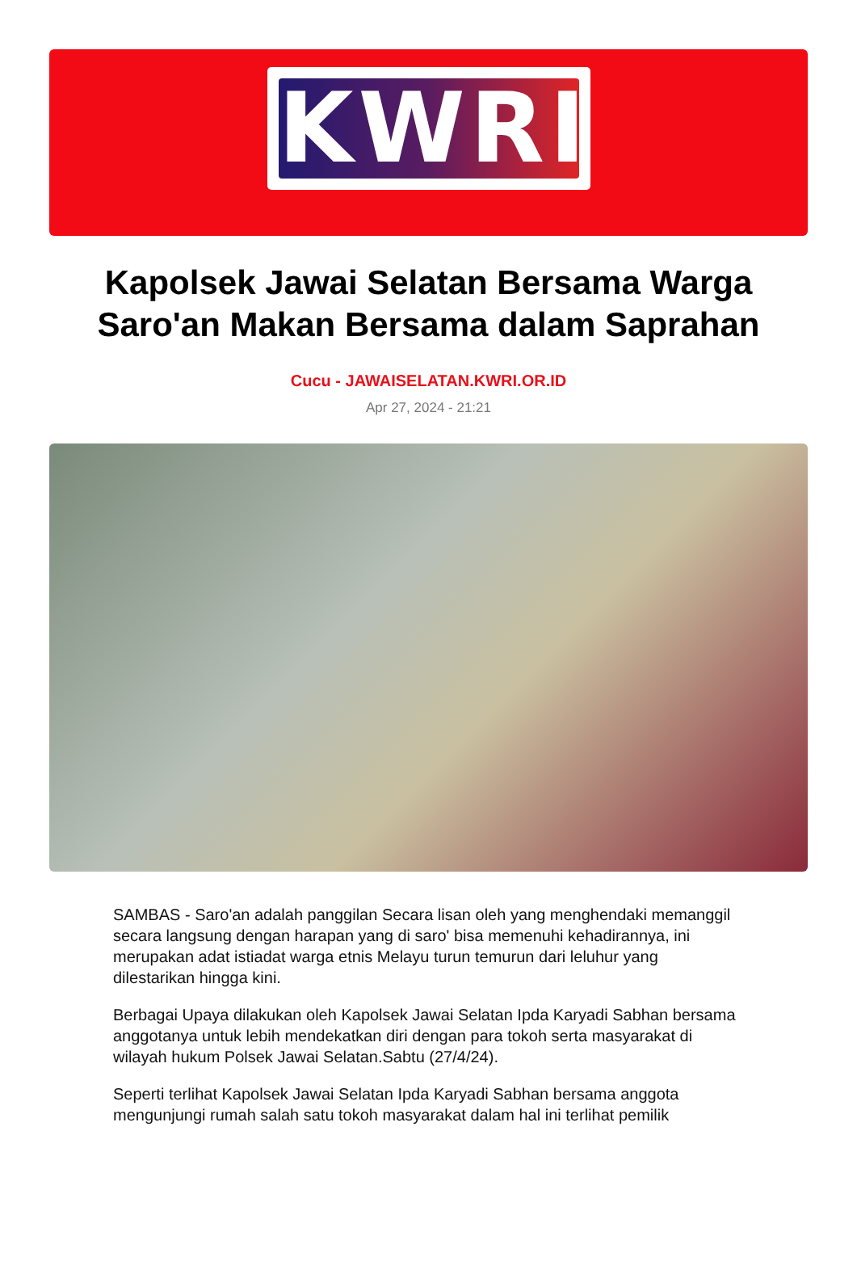KWRI
Kapolsek Jawai Selatan Bersama Warga Saro'an Makan Bersama dalam Saprahan
Cucu - JAWAISELATAN.KWRI.OR.ID
Apr 27, 2024 - 21:21
SAMBAS - Saro'an adalah panggilan Secara lisan oleh yang menghendaki memanggil secara langsung dengan harapan yang di saro' bisa memenuhi kehadirannya, ini merupakan adat istiadat warga etnis Melayu turun temurun dari leluhur yang dilestarikan hingga kini.
Berbagai Upaya dilakukan oleh Kapolsek Jawai Selatan Ipda Karyadi Sabhan bersama anggotanya untuk lebih mendekatkan diri dengan para tokoh serta masyarakat di wilayah hukum Polsek Jawai Selatan.Sabtu (27/4/24).
Seperti terlihat Kapolsek Jawai Selatan Ipda Karyadi Sabhan bersama anggota mengunjungi rumah salah satu tokoh masyarakat dalam hal ini terlihat pemilik